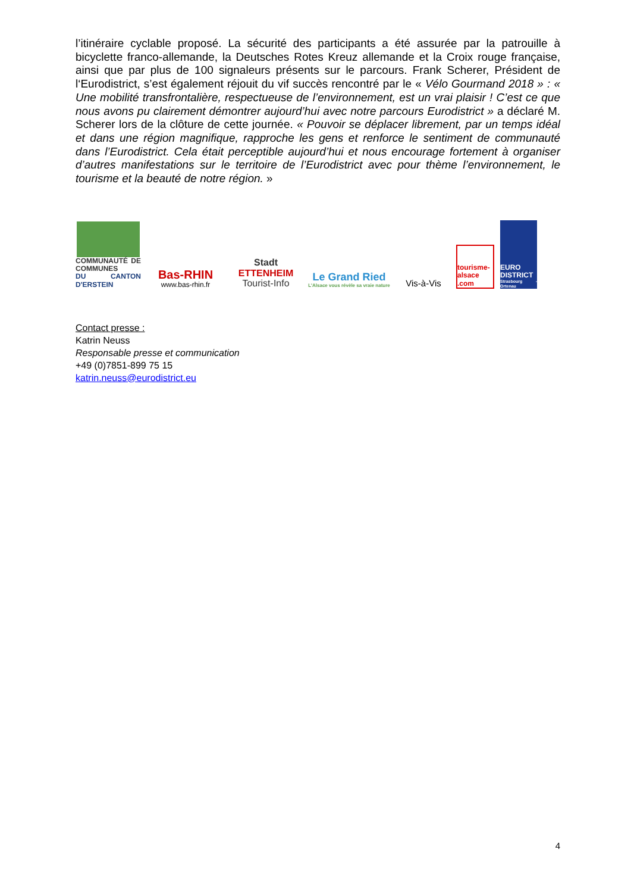l’itinéraire cyclable proposé. La sécurité des participants a été assurée par la patrouille à bicyclette franco-allemande, la Deutsches Rotes Kreuz allemande et la Croix rouge française, ainsi que par plus de 100 signaleurs présents sur le parcours. Frank Scherer, Président de l‘Eurodistrict, s’est également réjouit du vif succès rencontré par le « Vélo Gourmand 2018 » : « Une mobilité transfrontalière, respectueuse de l’environnement, est un vrai plaisir ! C’est ce que nous avons pu clairement démontrer aujourd’hui avec notre parcours Eurodistrict » a déclaré M. Scherer lors de la clôture de cette journée. « Pouvoir se déplacer librement, par un temps idéal et dans une région magnifique, rapproche les gens et renforce le sentiment de communauté dans l’Eurodistrict. Cela était perceptible aujourd’hui et nous encourage fortement à organiser d’autres manifestations sur le territoire de l’Eurodistrict avec pour thème l’environnement, le tourisme et la beauté de notre région. »
COMMUNAUTÉ DE COMMUNES
DU CANTON D'ERSTEIN
Bas-RHIN
www.bas-rhin.fr
Stadt
ETTENHEIM
Tourist-Info
Le Grand Ried
L'Alsace vous révèle sa vraie nature
Vis-à-Vis
tourisme-alsace .com
EURO DISTRICT
Strasbourg - Ortenau
Contact presse :
Katrin Neuss
Responsable presse et communication
+49 (0)7851-899 75 15
katrin.neuss@eurodistrict.eu
4